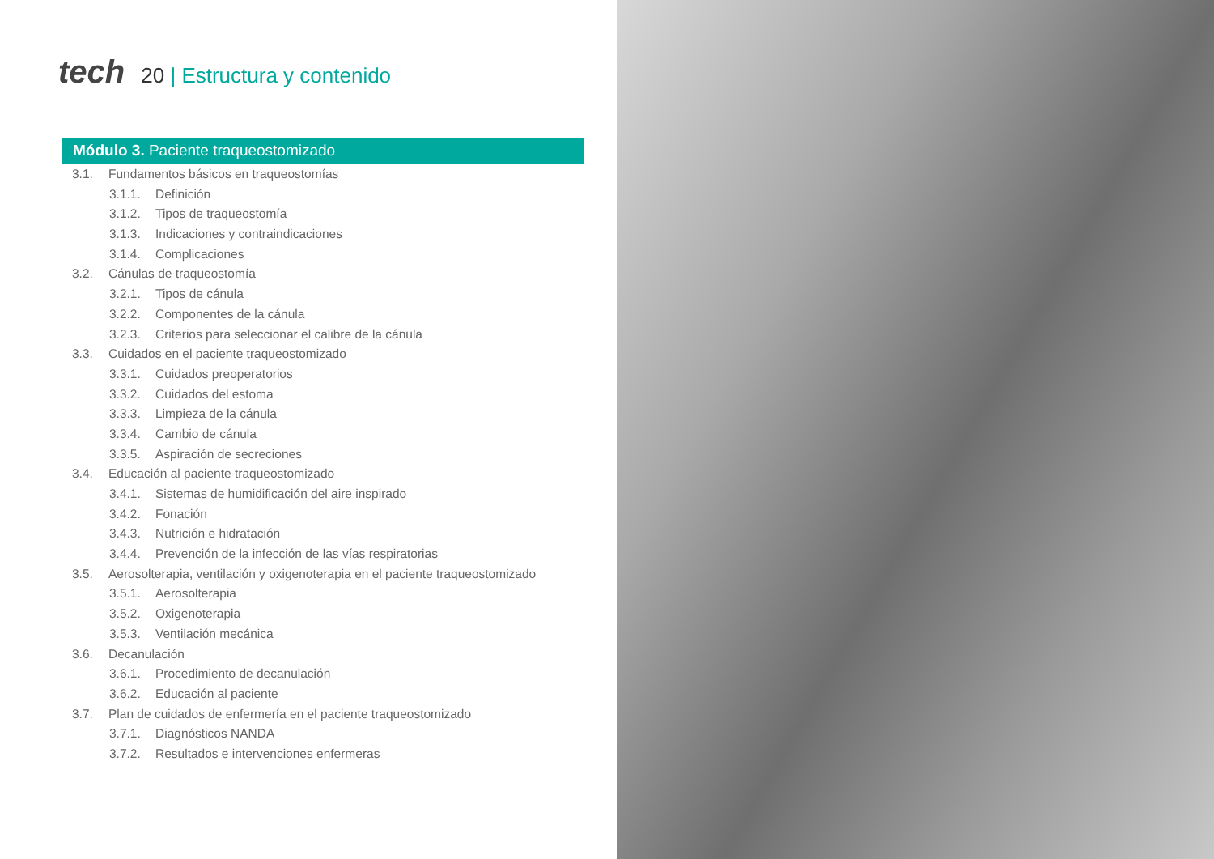tech
20 | Estructura y contenido
Módulo 3. Paciente traqueostomizado
3.1. Fundamentos básicos en traqueostomías
3.1.1. Definición
3.1.2. Tipos de traqueostomía
3.1.3. Indicaciones y contraindicaciones
3.1.4. Complicaciones
3.2. Cánulas de traqueostomía
3.2.1. Tipos de cánula
3.2.2. Componentes de la cánula
3.2.3. Criterios para seleccionar el calibre de la cánula
3.3. Cuidados en el paciente traqueostomizado
3.3.1. Cuidados preoperatorios
3.3.2. Cuidados del estoma
3.3.3. Limpieza de la cánula
3.3.4. Cambio de cánula
3.3.5. Aspiración de secreciones
3.4. Educación al paciente traqueostomizado
3.4.1. Sistemas de humidificación del aire inspirado
3.4.2. Fonación
3.4.3. Nutrición e hidratación
3.4.4. Prevención de la infección de las vías respiratorias
3.5. Aerosolterapia, ventilación y oxigenoterapia en el paciente traqueostomizado
3.5.1. Aerosolterapia
3.5.2. Oxigenoterapia
3.5.3. Ventilación mecánica
3.6. Decanulación
3.6.1. Procedimiento de decanulación
3.6.2. Educación al paciente
3.7. Plan de cuidados de enfermería en el paciente traqueostomizado
3.7.1. Diagnósticos NANDA
3.7.2. Resultados e intervenciones enfermeras